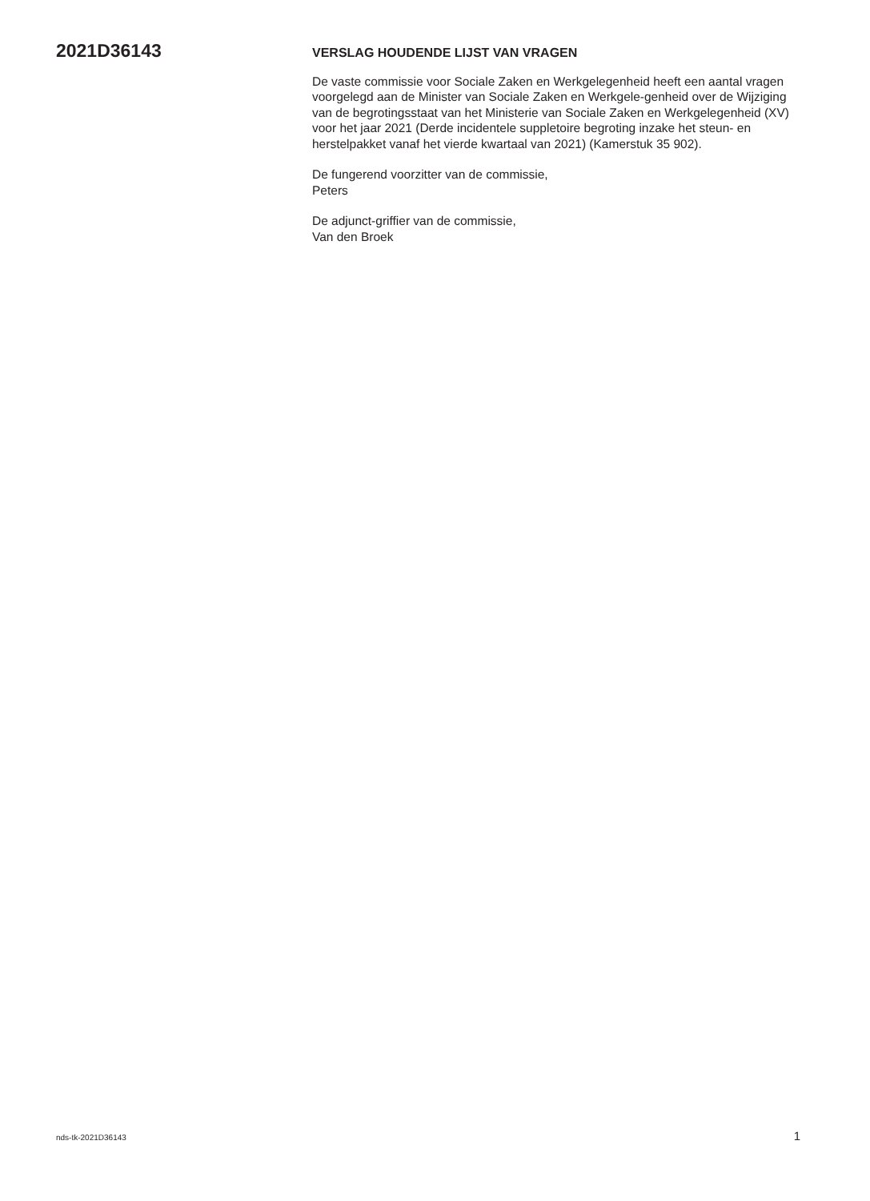2021D36143
VERSLAG HOUDENDE LIJST VAN VRAGEN
De vaste commissie voor Sociale Zaken en Werkgelegenheid heeft een aantal vragen voorgelegd aan de Minister van Sociale Zaken en Werkgele-genheid over de Wijziging van de begrotingsstaat van het Ministerie van Sociale Zaken en Werkgelegenheid (XV) voor het jaar 2021 (Derde incidentele suppletoire begroting inzake het steun- en herstelpakket vanaf het vierde kwartaal van 2021) (Kamerstuk 35 902).
De fungerend voorzitter van de commissie,
Peters
De adjunct-griffier van de commissie,
Van den Broek
nds-tk-2021D36143 1